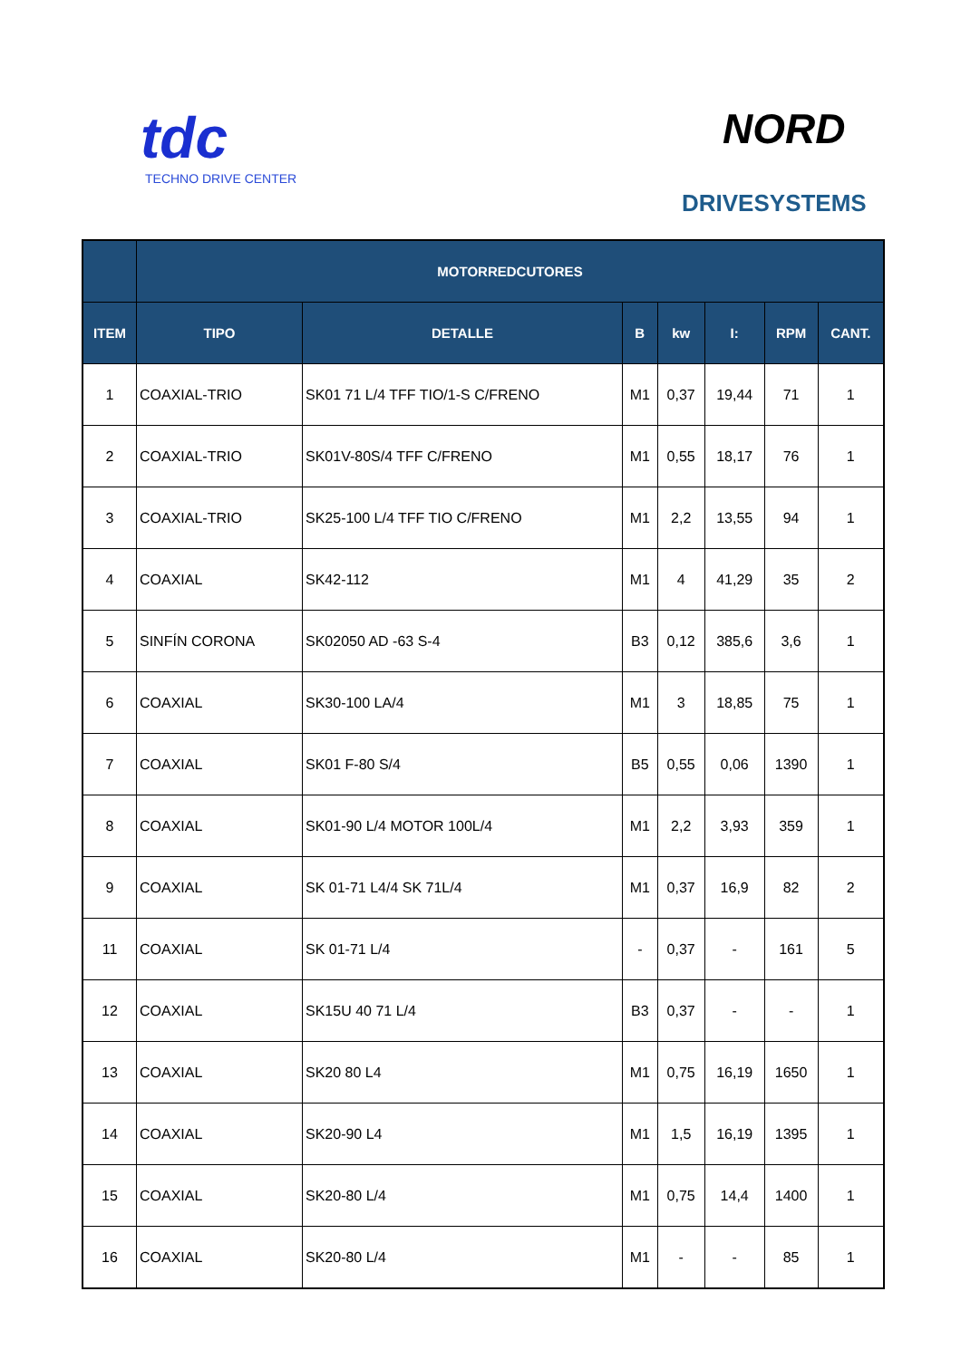tdc
TECHNO DRIVE CENTER
NORD
DRIVESYSTEMS
| | MOTORREDCUTORES | | | | | | |
| --- | --- | --- | --- | --- | --- | --- | --- |
| ITEM | TIPO | DETALLE | B | kw | I: | RPM | CANT. |
| 1 | COAXIAL-TRIO | SK01 71 L/4 TFF TIO/1-S C/FRENO | M1 | 0,37 | 19,44 | 71 | 1 |
| 2 | COAXIAL-TRIO | SK01V-80S/4 TFF C/FRENO | M1 | 0,55 | 18,17 | 76 | 1 |
| 3 | COAXIAL-TRIO | SK25-100 L/4 TFF TIO C/FRENO | M1 | 2,2 | 13,55 | 94 | 1 |
| 4 | COAXIAL | SK42-112 | M1 | 4 | 41,29 | 35 | 2 |
| 5 | SINFÍN CORONA | SK02050 AD -63 S-4 | B3 | 0,12 | 385,6 | 3,6 | 1 |
| 6 | COAXIAL | SK30-100 LA/4 | M1 | 3 | 18,85 | 75 | 1 |
| 7 | COAXIAL | SK01 F-80 S/4 | B5 | 0,55 | 0,06 | 1390 | 1 |
| 8 | COAXIAL | SK01-90 L/4 MOTOR 100L/4 | M1 | 2,2 | 3,93 | 359 | 1 |
| 9 | COAXIAL | SK 01-71 L4/4 SK 71L/4 | M1 | 0,37 | 16,9 | 82 | 2 |
| 11 | COAXIAL | SK 01-71 L/4 | - | 0,37 | - | 161 | 5 |
| 12 | COAXIAL | SK15U 40 71 L/4 | B3 | 0,37 | - | - | 1 |
| 13 | COAXIAL | SK20 80 L4 | M1 | 0,75 | 16,19 | 1650 | 1 |
| 14 | COAXIAL | SK20-90 L4 | M1 | 1,5 | 16,19 | 1395 | 1 |
| 15 | COAXIAL | SK20-80 L/4 | M1 | 0,75 | 14,4 | 1400 | 1 |
| 16 | COAXIAL | SK20-80 L/4 | M1 | - | - | 85 | 1 |